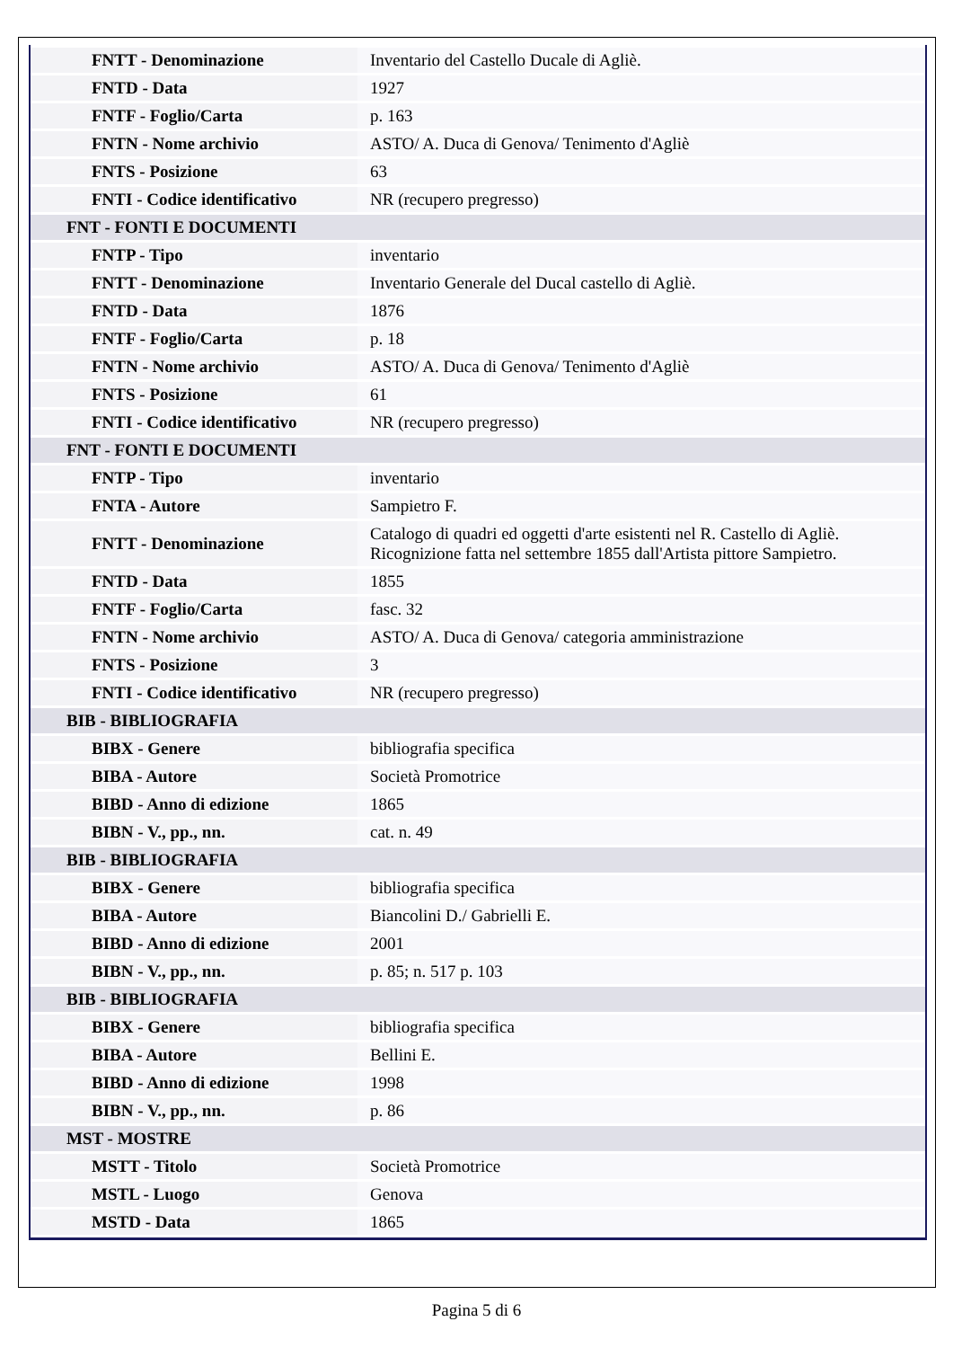| FNTT - Denominazione | Inventario del Castello Ducale di Agliè. |
| FNTD - Data | 1927 |
| FNTF - Foglio/Carta | p. 163 |
| FNTN - Nome archivio | ASTO/ A. Duca di Genova/ Tenimento d'Agliè |
| FNTS - Posizione | 63 |
| FNTI - Codice identificativo | NR (recupero pregresso) |
| FNT - FONTI E DOCUMENTI | |
| FNTP - Tipo | inventario |
| FNTT - Denominazione | Inventario Generale del Ducal castello di Agliè. |
| FNTD - Data | 1876 |
| FNTF - Foglio/Carta | p. 18 |
| FNTN - Nome archivio | ASTO/ A. Duca di Genova/ Tenimento d'Agliè |
| FNTS - Posizione | 61 |
| FNTI - Codice identificativo | NR (recupero pregresso) |
| FNT - FONTI E DOCUMENTI | |
| FNTP - Tipo | inventario |
| FNTA - Autore | Sampietro F. |
| FNTT - Denominazione | Catalogo di quadri ed oggetti d'arte esistenti nel R. Castello di Agliè. Ricognizione fatta nel settembre 1855 dall'Artista pittore Sampietro. |
| FNTD - Data | 1855 |
| FNTF - Foglio/Carta | fasc. 32 |
| FNTN - Nome archivio | ASTO/ A. Duca di Genova/ categoria amministrazione |
| FNTS - Posizione | 3 |
| FNTI - Codice identificativo | NR (recupero pregresso) |
| BIB - BIBLIOGRAFIA | |
| BIBX - Genere | bibliografia specifica |
| BIBA - Autore | Società Promotrice |
| BIBD - Anno di edizione | 1865 |
| BIBN - V., pp., nn. | cat. n. 49 |
| BIB - BIBLIOGRAFIA | |
| BIBX - Genere | bibliografia specifica |
| BIBA - Autore | Biancolini D./ Gabrielli E. |
| BIBD - Anno di edizione | 2001 |
| BIBN - V., pp., nn. | p. 85; n. 517 p. 103 |
| BIB - BIBLIOGRAFIA | |
| BIBX - Genere | bibliografia specifica |
| BIBA - Autore | Bellini E. |
| BIBD - Anno di edizione | 1998 |
| BIBN - V., pp., nn. | p. 86 |
| MST - MOSTRE | |
| MSTT - Titolo | Società Promotrice |
| MSTL - Luogo | Genova |
| MSTD - Data | 1865 |
Pagina 5 di 6